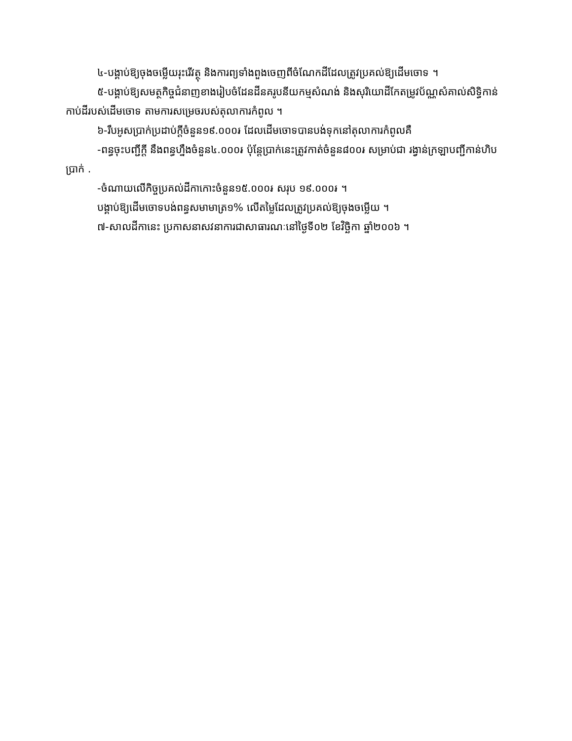៤-បង្គាប់ឱ្យចុងចម្លើយរុះរើវត្ថុ និងការព្យទាំងពួងចេញពីចំណែកដីដែលត្រូវប្រគល់ឱ្យដើមចោទ ។
៥-បង្គាប់ឱ្យសមត្ថកិច្ចជំនាញខាងរៀបចំដែនដីនគរូបនីយកម្មសំណង់ និងសុរិយោដីកែតម្រូវប័ណ្ណសំគាល់សិទ្ធិកាន់កាប់ដីរបស់ដើមចោទ តាមការសម្រេចរបស់តុលាការកំពូល ។
៦-រឹបអូសប្រាក់ប្រដាប់ក្ដីចំនួន១៩.០០០៛ ដែលដើមចោទបានបង់ទុកនៅតុលាការកំពូលគឺ
-ពន្ធចុះបញ្ជីក្ដី នឹងពន្ធហ្នឹងចំនួន៤.០០០៛ ប៉ុន្ដែប្រាក់នេះត្រូវកាត់ចំនួន៨០០៛ សម្រាប់ជា រង្វាន់ក្រឡាបញ្ជីកាន់ហិបប្រាក់ .
-ចំណាយលើកិច្ចប្រគល់ដីកាកោះចំនួន១៥.០០០៛ សរុប ១៩.០០០៛ ។
បង្គាប់ឱ្យដើមចោទបង់ពន្ធសមាមាត្រ១% លើតម្លៃដែលត្រូវប្រគល់ឱ្យចុងចម្លើយ ។
៧-សាលដីកានេះ ប្រកាសនាសវនាការជាសាធារណៈនៅថ្ងៃទី០២ ខែវិច្ឆិកា ឆ្នាំ២០០៦ ។